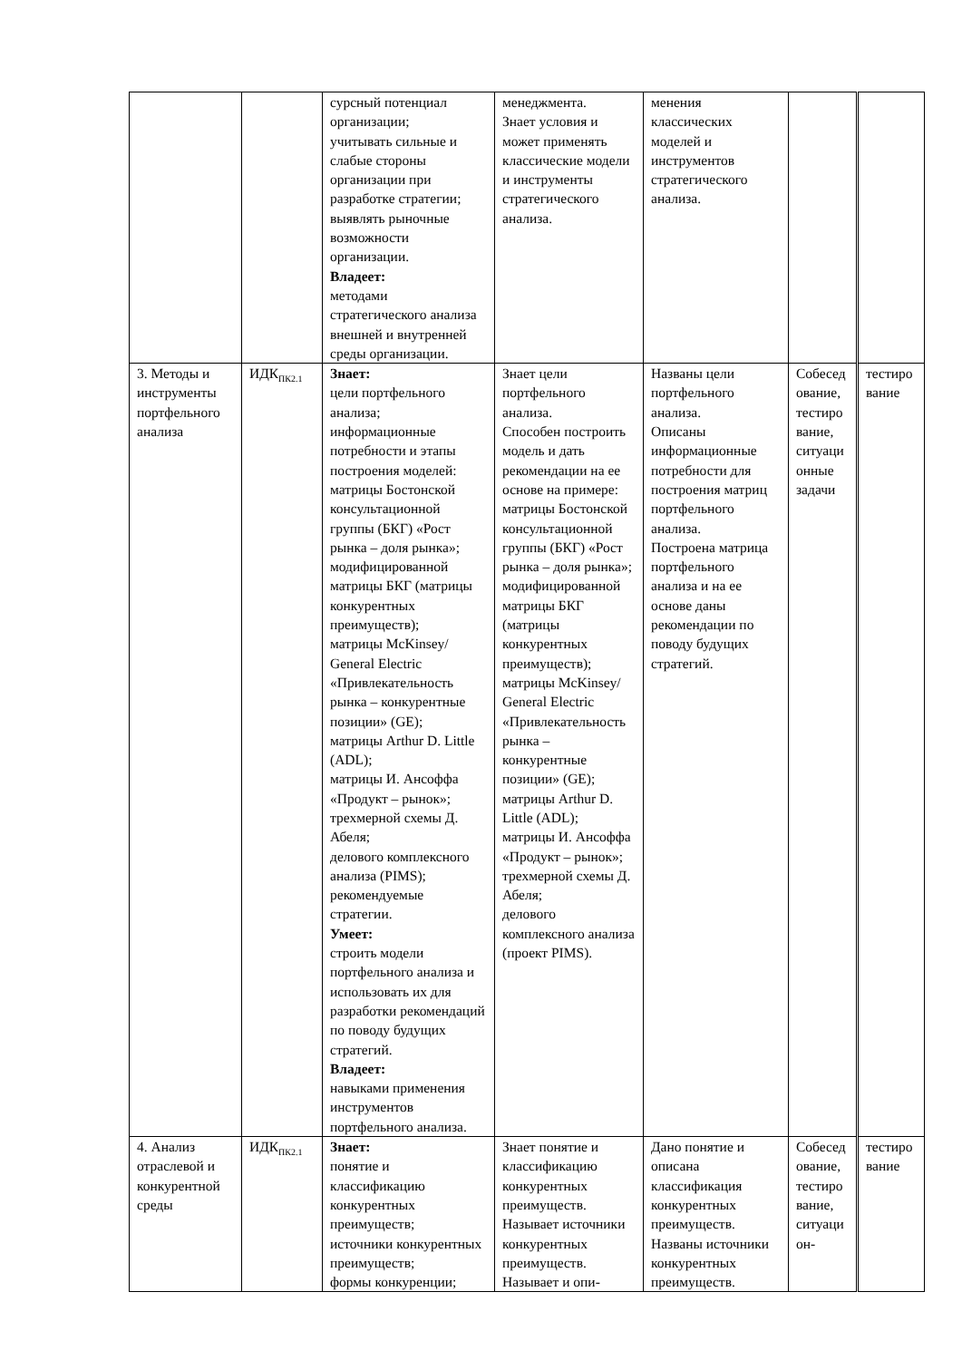| | | сурсный потенциал организации; учитывать сильные и слабые стороны организации при разработке стратегии; выявлять рыночные возможности организации. Владеет: методами стратегического анализа внешней и внутренней среды организации. | менеджмента. Знает условия и может применять классические модели и инструменты стратегического анализа. | менения классических моделей и инструментов стратегического анализа. | | |
| 3. Методы и инструменты портфельного анализа | ИДК<sub>ПК2.1</sub> | Знает: цели портфельного анализа; информационные потребности и этапы построения моделей: матрицы Бостонской консультационной группы (БКГ) «Рост рынка – доля рынка»; модифицированной матрицы БКГ (матрицы конкурентных преимуществ); матрицы McKinsey/ General Electric «Привлекательность рынка – конкурентные позиции» (GE); матрицы Arthur D. Little (ADL); матрицы И. Ансоффа «Продукт – рынок»; трехмерной схемы Д. Абеля; делового комплексного анализа (PIMS); рекомендуемые стратегии. Умеет: строить модели портфельного анализа и использовать их для разработки рекомендаций по поводу будущих стратегий. Владеет: навыками применения инструментов портфельного анализа. | Знает цели портфельного анализа. Способен построить модель и дать рекомендации на ее основе на примере: матрицы Бостонской консультационной группы (БКГ) «Рост рынка – доля рынка»; модифицированной матрицы БКГ (матрицы конкурентных преимуществ); матрицы McKinsey/ General Electric «Привлекательность рынка – конкурентные позиции» (GE); матрицы Arthur D. Little (ADL); матрицы И. Ансоффа «Продукт – рынок»; трехмерной схемы Д. Абеля; делового комплексного анализа (проект PIMS). | Названы цели портфельного анализа. Описаны информационные потребности для построения матриц портфельного анализа. Построена матрица портфельного анализа и на ее основе даны рекомендации по поводу будущих стратегий. | Собеседование, тестирование, ситуационные задачи | тестирование |
| 4. Анализ отраслевой и конкурентной среды | ИДК<sub>ПК2.1</sub> | Знает: понятие и классификацию конкурентных преимуществ; источники конкурентных преимуществ; формы конкуренции; | Знает понятие и классификацию конкурентных преимуществ. Называет источники конкурентных преимуществ. Называет и опи- | Дано понятие и описана классификация конкурентных преимуществ. Названы источники конкурентных преимуществ. | Собеседование, тестирование, ситуацион- | тестирование |